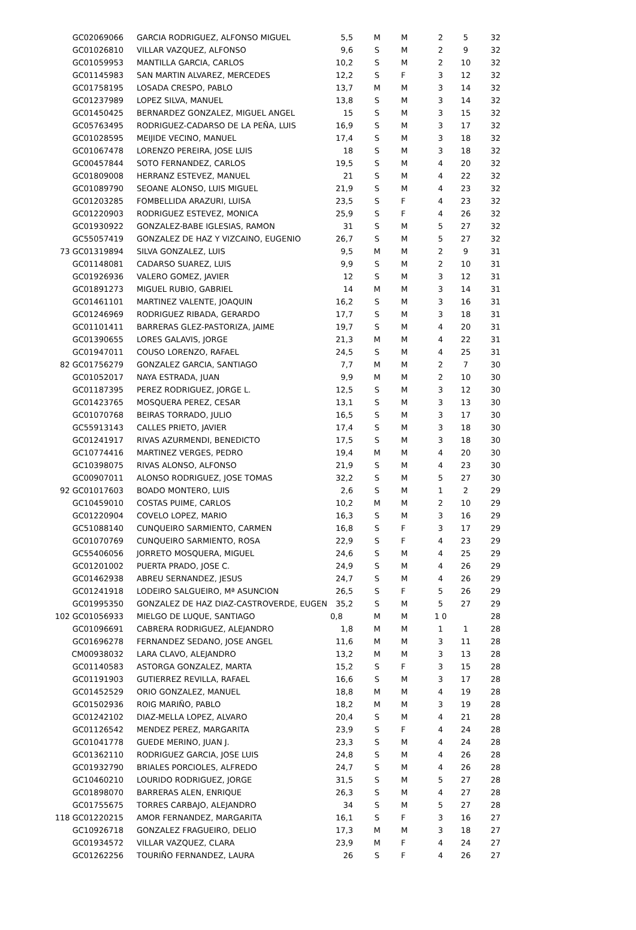| GC02069066 | GARCIA RODRIGUEZ, ALFONSO MIGUEL | 5,5 | M | M | 2 | 5 | 32 |
| GC01026810 | VILLAR VAZQUEZ, ALFONSO | 9,6 | S | M | 2 | 9 | 32 |
| GC01059953 | MANTILLA GARCIA, CARLOS | 10,2 | S | M | 2 | 10 | 32 |
| GC01145983 | SAN MARTIN ALVAREZ, MERCEDES | 12,2 | S | F | 3 | 12 | 32 |
| GC01758195 | LOSADA CRESPO, PABLO | 13,7 | M | M | 3 | 14 | 32 |
| GC01237989 | LOPEZ SILVA, MANUEL | 13,8 | S | M | 3 | 14 | 32 |
| GC01450425 | BERNARDEZ GONZALEZ, MIGUEL ANGEL | 15 | S | M | 3 | 15 | 32 |
| GC05763495 | RODRIGUEZ-CADARSO DE LA PEÑA, LUIS | 16,9 | S | M | 3 | 17 | 32 |
| GC01028595 | MEIJIDE VECINO, MANUEL | 17,4 | S | M | 3 | 18 | 32 |
| GC01067478 | LORENZO PEREIRA, JOSE LUIS | 18 | S | M | 3 | 18 | 32 |
| GC00457844 | SOTO FERNANDEZ, CARLOS | 19,5 | S | M | 4 | 20 | 32 |
| GC01809008 | HERRANZ ESTEVEZ, MANUEL | 21 | S | M | 4 | 22 | 32 |
| GC01089790 | SEOANE ALONSO, LUIS MIGUEL | 21,9 | S | M | 4 | 23 | 32 |
| GC01203285 | FOMBELLIDA ARAZURI, LUISA | 23,5 | S | F | 4 | 23 | 32 |
| GC01220903 | RODRIGUEZ ESTEVEZ, MONICA | 25,9 | S | F | 4 | 26 | 32 |
| GC01930922 | GONZALEZ-BABE IGLESIAS, RAMON | 31 | S | M | 5 | 27 | 32 |
| GC55057419 | GONZALEZ DE HAZ Y VIZCAINO, EUGENIO | 26,7 | S | M | 5 | 27 | 32 |
| 73 GC01319894 | SILVA GONZALEZ, LUIS | 9,5 | M | M | 2 | 9 | 31 |
| GC01148081 | CADARSO SUAREZ, LUIS | 9,9 | S | M | 2 | 10 | 31 |
| GC01926936 | VALERO GOMEZ, JAVIER | 12 | S | M | 3 | 12 | 31 |
| GC01891273 | MIGUEL RUBIO, GABRIEL | 14 | M | M | 3 | 14 | 31 |
| GC01461101 | MARTINEZ VALENTE, JOAQUIN | 16,2 | S | M | 3 | 16 | 31 |
| GC01246969 | RODRIGUEZ RIBADA, GERARDO | 17,7 | S | M | 3 | 18 | 31 |
| GC01101411 | BARRERAS GLEZ-PASTORIZA, JAIME | 19,7 | S | M | 4 | 20 | 31 |
| GC01390655 | LORES GALAVIS, JORGE | 21,3 | M | M | 4 | 22 | 31 |
| GC01947011 | COUSO LORENZO, RAFAEL | 24,5 | S | M | 4 | 25 | 31 |
| 82 GC01756279 | GONZALEZ GARCIA, SANTIAGO | 7,7 | M | M | 2 | 7 | 30 |
| GC01052017 | NAYA ESTRADA, JUAN | 9,9 | M | M | 2 | 10 | 30 |
| GC01187395 | PEREZ RODRIGUEZ, JORGE L. | 12,5 | S | M | 3 | 12 | 30 |
| GC01423765 | MOSQUERA PEREZ, CESAR | 13,1 | S | M | 3 | 13 | 30 |
| GC01070768 | BEIRAS TORRADO, JULIO | 16,5 | S | M | 3 | 17 | 30 |
| GC55913143 | CALLES PRIETO, JAVIER | 17,4 | S | M | 3 | 18 | 30 |
| GC01241917 | RIVAS AZURMENDI, BENEDICTO | 17,5 | S | M | 3 | 18 | 30 |
| GC10774416 | MARTINEZ VERGES, PEDRO | 19,4 | M | M | 4 | 20 | 30 |
| GC10398075 | RIVAS ALONSO, ALFONSO | 21,9 | S | M | 4 | 23 | 30 |
| GC00907011 | ALONSO RODRIGUEZ, JOSE TOMAS | 32,2 | S | M | 5 | 27 | 30 |
| 92 GC01017603 | BOADO MONTERO, LUIS | 2,6 | S | M | 1 | 2 | 29 |
| GC10459010 | COSTAS PUIME, CARLOS | 10,2 | M | M | 2 | 10 | 29 |
| GC01220904 | COVELO LOPEZ, MARIO | 16,3 | S | M | 3 | 16 | 29 |
| GC51088140 | CUNQUEIRO SARMIENTO, CARMEN | 16,8 | S | F | 3 | 17 | 29 |
| GC01070769 | CUNQUEIRO SARMIENTO, ROSA | 22,9 | S | F | 4 | 23 | 29 |
| GC55406056 | JORRETO MOSQUERA, MIGUEL | 24,6 | S | M | 4 | 25 | 29 |
| GC01201002 | PUERTA PRADO, JOSE C. | 24,9 | S | M | 4 | 26 | 29 |
| GC01462938 | ABREU SERNANDEZ, JESUS | 24,7 | S | M | 4 | 26 | 29 |
| GC01241918 | LODEIRO SALGUEIRO, Mª ASUNCION | 26,5 | S | F | 5 | 26 | 29 |
| GC01995350 | GONZALEZ DE HAZ DIAZ-CASTROVERDE, EUGEN | 35,2 | S | M | 5 | 27 | 29 |
| 102 GC01056933 | MIELGO DE LUQUE, SANTIAGO | 0,8 | M | M | 1 0 | | 28 |
| GC01096691 | CABRERA RODRIGUEZ, ALEJANDRO | 1,8 | M | M | 1 | 1 | 28 |
| GC01696278 | FERNANDEZ SEDANO, JOSE ANGEL | 11,6 | M | M | 3 | 11 | 28 |
| CM00938032 | LARA CLAVO, ALEJANDRO | 13,2 | M | M | 3 | 13 | 28 |
| GC01140583 | ASTORGA GONZALEZ, MARTA | 15,2 | S | F | 3 | 15 | 28 |
| GC01191903 | GUTIERREZ REVILLA, RAFAEL | 16,6 | S | M | 3 | 17 | 28 |
| GC01452529 | ORIO GONZALEZ, MANUEL | 18,8 | M | M | 4 | 19 | 28 |
| GC01502936 | ROIG MARIÑO, PABLO | 18,2 | M | M | 3 | 19 | 28 |
| GC01242102 | DIAZ-MELLA LOPEZ, ALVARO | 20,4 | S | M | 4 | 21 | 28 |
| GC01126542 | MENDEZ PEREZ, MARGARITA | 23,9 | S | F | 4 | 24 | 28 |
| GC01041778 | GUEDE MERINO, JUAN J. | 23,3 | S | M | 4 | 24 | 28 |
| GC01362110 | RODRIGUEZ GARCIA, JOSE LUIS | 24,8 | S | M | 4 | 26 | 28 |
| GC01932790 | BRIALES PORCIOLES, ALFREDO | 24,7 | S | M | 4 | 26 | 28 |
| GC10460210 | LOURIDO RODRIGUEZ, JORGE | 31,5 | S | M | 5 | 27 | 28 |
| GC01898070 | BARRERAS ALEN, ENRIQUE | 26,3 | S | M | 4 | 27 | 28 |
| GC01755675 | TORRES CARBAJO, ALEJANDRO | 34 | S | M | 5 | 27 | 28 |
| 118 GC01220215 | AMOR FERNANDEZ, MARGARITA | 16,1 | S | F | 3 | 16 | 27 |
| GC10926718 | GONZALEZ FRAGUEIRO, DELIO | 17,3 | M | M | 3 | 18 | 27 |
| GC01934572 | VILLAR VAZQUEZ, CLARA | 23,9 | M | F | 4 | 24 | 27 |
| GC01262256 | TOURIÑO FERNANDEZ, LAURA | 26 | S | F | 4 | 26 | 27 |